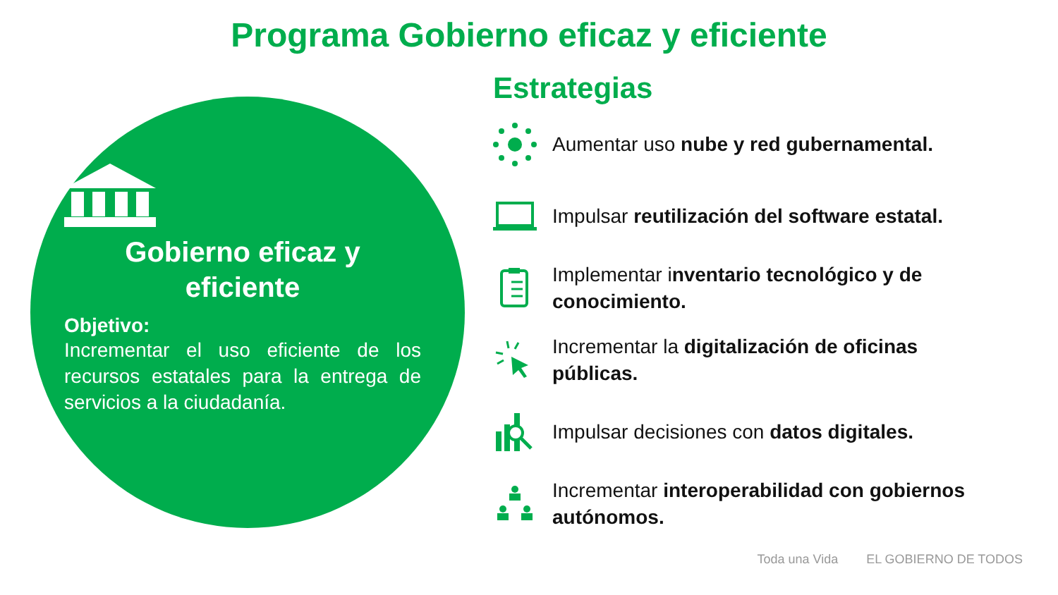Programa Gobierno eficaz y eficiente
Gobierno eficaz y eficiente
Objetivo:
Incrementar el uso eficiente de los recursos estatales para la entrega de servicios a la ciudadanía.
Estrategias
Aumentar uso nube y red gubernamental.
Impulsar reutilización del software estatal.
Implementar inventario tecnológico y de conocimiento.
Incrementar la digitalización de oficinas públicas.
Impulsar decisiones con datos digitales.
Incrementar interoperabilidad con gobiernos autónomos.
Toda una Vida EL GOBIERNO DE TODOS